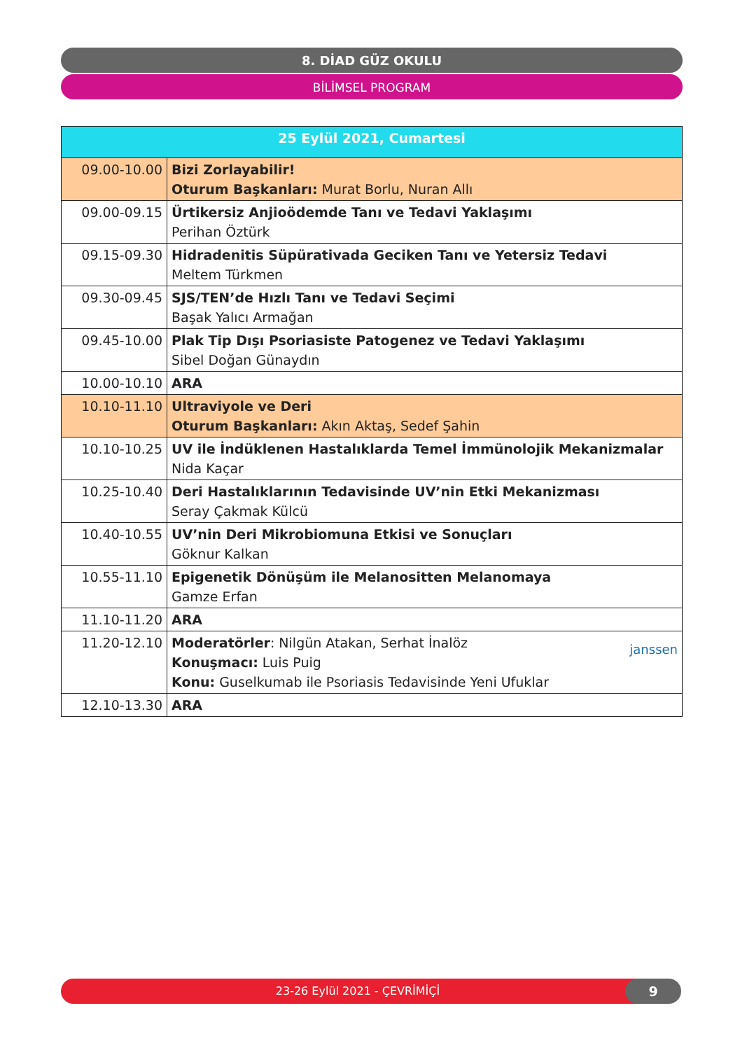8. DİAD GÜZ OKULU
BİLİMSEL PROGRAM
| 25 Eylül 2021, Cumartesi | |
| --- | --- |
| 09.00-10.00 | Bizi Zorlayabilir! Oturum Başkanları: Murat Borlu, Nuran Allı |
| 09.00-09.15 | Ürtikersiz Anjioödemde Tanı ve Tedavi Yaklaşımı Perihan Öztürk |
| 09.15-09.30 | Hidradenitis Süpürativada Geciken Tanı ve Yetersiz Tedavi Meltem Türkmen |
| 09.30-09.45 | SJS/TEN’de Hızlı Tanı ve Tedavi Seçimi Başak Yalıcı Armağan |
| 09.45-10.00 | Plak Tip Dışı Psoriasiste Patogenez ve Tedavi Yaklaşımı Sibel Doğan Günaydın |
| 10.00-10.10 | ARA |
| 10.10-11.10 | Ultraviyole ve Deri Oturum Başkanları: Akın Aktaş, Sedef Şahin |
| 10.10-10.25 | UV ile İndüklenen Hastalıklarda Temel İmmünolojik Mekanizmalar Nida Kaçar |
| 10.25-10.40 | Deri Hastalıklarının Tedavisinde UV’nin Etki Mekanizması Seray Çakmak Külcü |
| 10.40-10.55 | UV’nin Deri Mikrobiomuna Etkisi ve Sonuçları Göknur Kalkan |
| 10.55-11.10 | Epigenetik Dönüşüm ile Melanositten Melanomaya Gamze Erfan |
| 11.10-11.20 | ARA |
| 11.20-12.10 | janssen Moderatörler : Nilgün Atakan, Serhat İnalöz Konuşmacı: Luis Puig Konu: Guselkumab ile Psoriasis Tedavisinde Yeni Ufuklar |
| 12.10-13.30 | ARA |
23-26 Eylül 2021 - ÇEVRİMİÇİ 9